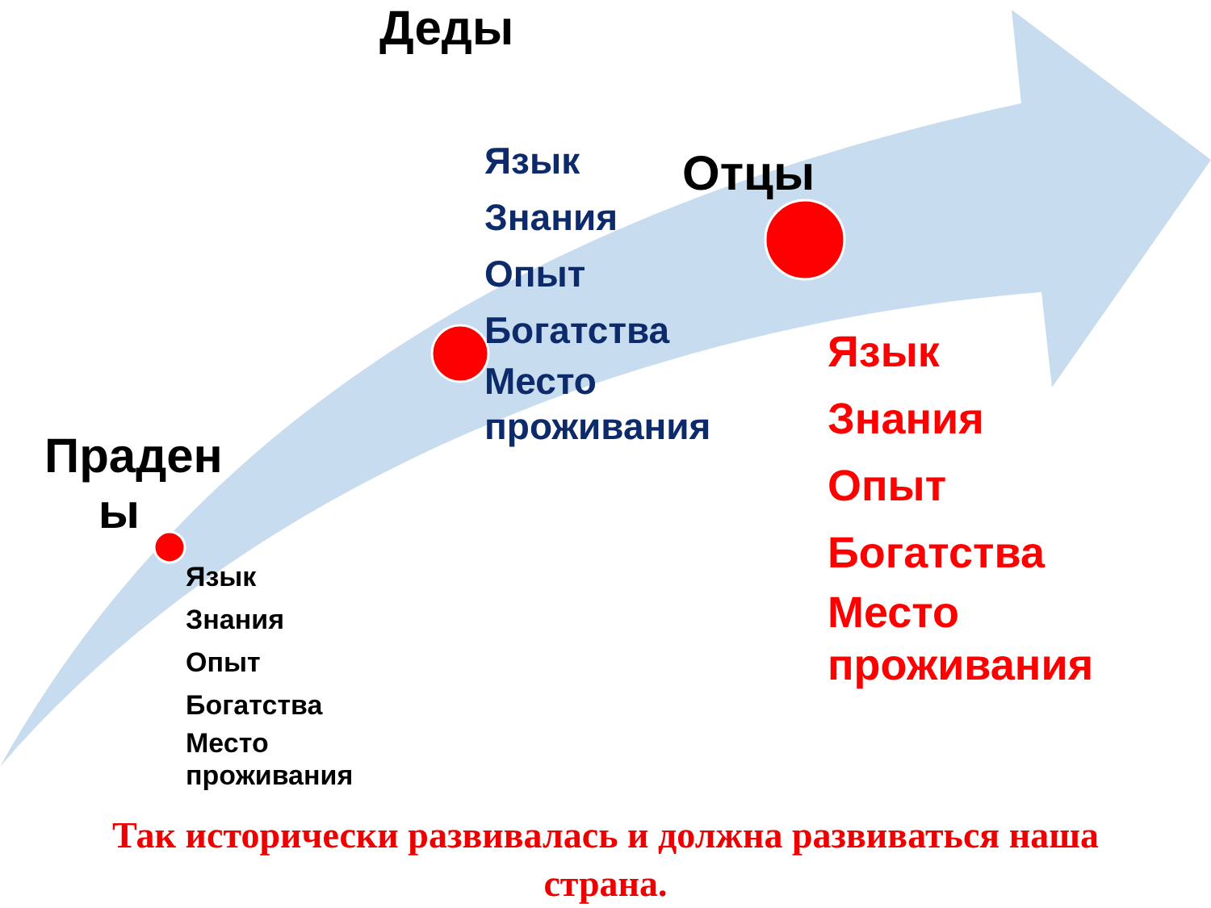Праден
ы
Язык
Знания
Опыт
Богатства
Место
проживания
Деды
Язык
Знания
Опыт
Богатства
Место
проживания
Отцы
Язык
Знания
Опыт
Богатства
Место
проживания
Так исторически развивалась и должна развиваться наша
страна.